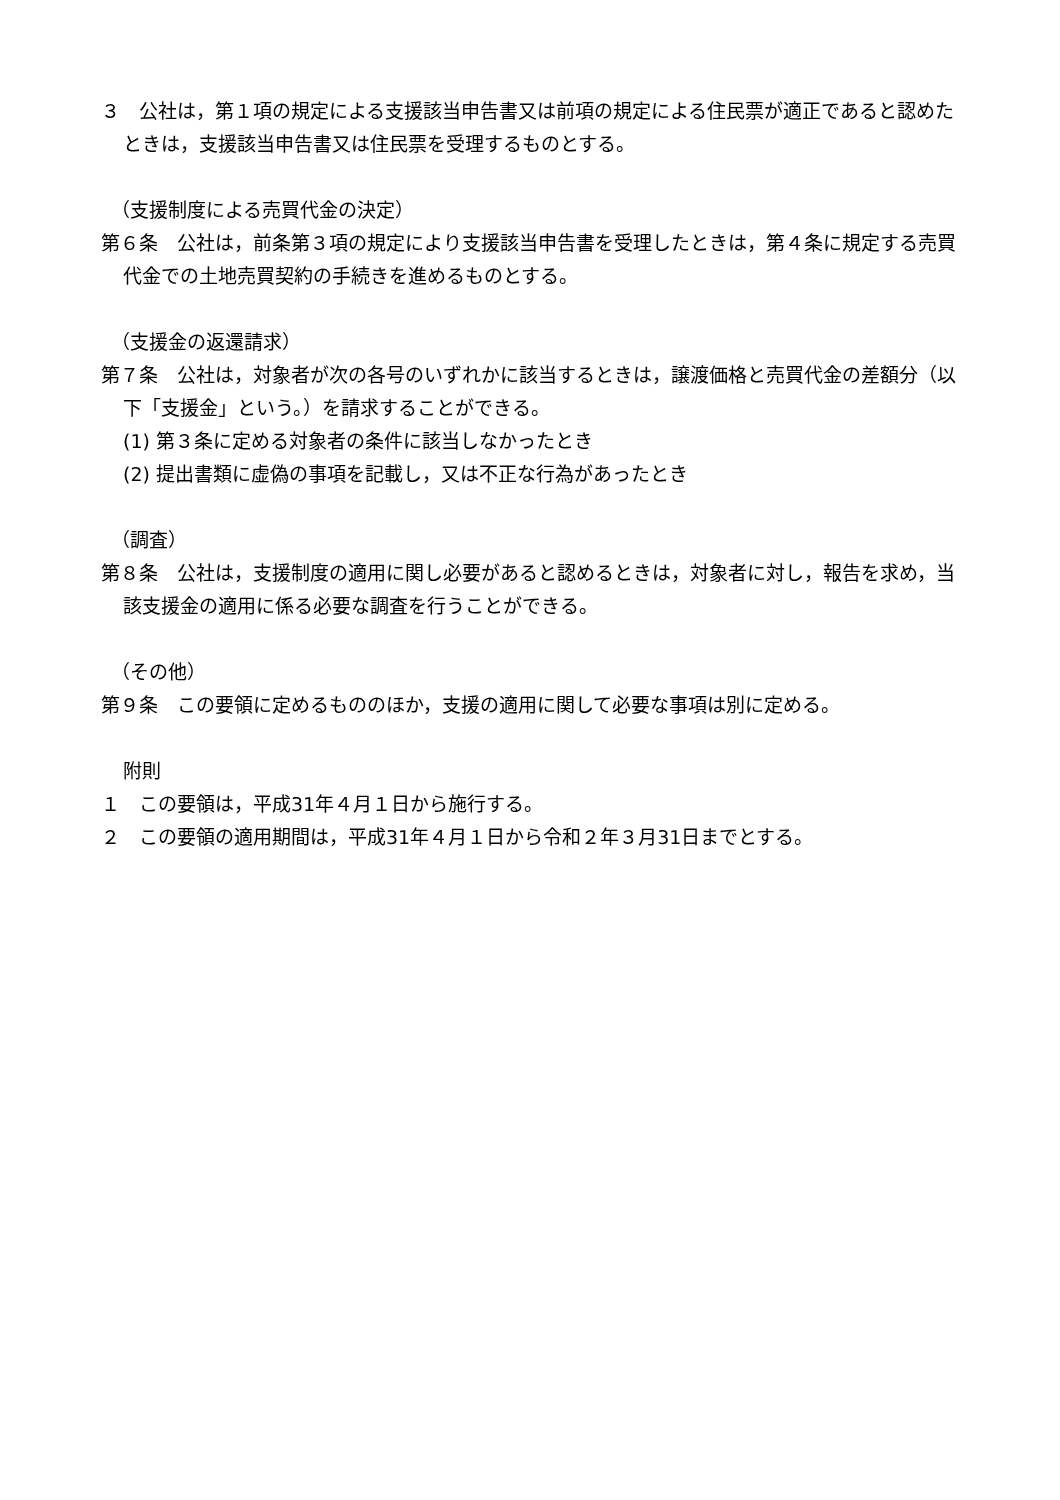３　公社は，第１項の規定による支援該当申告書又は前項の規定による住民票が適正であると認めたときは，支援該当申告書又は住民票を受理するものとする。
（支援制度による売買代金の決定）
第６条　公社は，前条第３項の規定により支援該当申告書を受理したときは，第４条に規定する売買代金での土地売買契約の手続きを進めるものとする。
（支援金の返還請求）
第７条　公社は，対象者が次の各号のいずれかに該当するときは，譲渡価格と売買代金の差額分（以下「支援金」という。）を請求することができる。
(1) 第３条に定める対象者の条件に該当しなかったとき
(2) 提出書類に虚偽の事項を記載し，又は不正な行為があったとき
（調査）
第８条　公社は，支援制度の適用に関し必要があると認めるときは，対象者に対し，報告を求め，当該支援金の適用に係る必要な調査を行うことができる。
（その他）
第９条　この要領に定めるもののほか，支援の適用に関して必要な事項は別に定める。
附則
１　この要領は，平成31年４月１日から施行する。
２　この要領の適用期間は，平成31年４月１日から令和２年３月31日までとする。